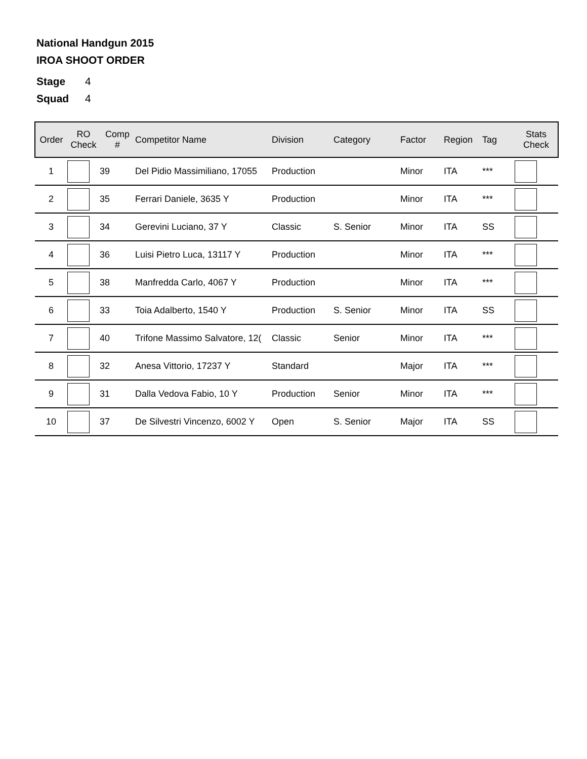National Handgun 2015
IROA SHOOT ORDER
Stage 4
Squad 4
| Order | RO Check | Comp # | Competitor Name | Division | Category | Factor | Region | Tag | Stats Check |
| --- | --- | --- | --- | --- | --- | --- | --- | --- | --- |
| 1 | | 39 | Del Pidio Massimiliano, 17055 | Production | | Minor | ITA | *** | |
| 2 | | 35 | Ferrari Daniele, 3635 Y | Production | | Minor | ITA | *** | |
| 3 | | 34 | Gerevini Luciano, 37 Y | Classic | S. Senior | Minor | ITA | SS | |
| 4 | | 36 | Luisi Pietro Luca, 13117 Y | Production | | Minor | ITA | *** | |
| 5 | | 38 | Manfredda Carlo, 4067 Y | Production | | Minor | ITA | *** | |
| 6 | | 33 | Toia Adalberto, 1540 Y | Production | S. Senior | Minor | ITA | SS | |
| 7 | | 40 | Trifone Massimo Salvatore, 12( | Classic | Senior | Minor | ITA | *** | |
| 8 | | 32 | Anesa Vittorio, 17237 Y | Standard | | Major | ITA | *** | |
| 9 | | 31 | Dalla Vedova Fabio, 10 Y | Production | Senior | Minor | ITA | *** | |
| 10 | | 37 | De Silvestri Vincenzo, 6002 Y | Open | S. Senior | Major | ITA | SS | |